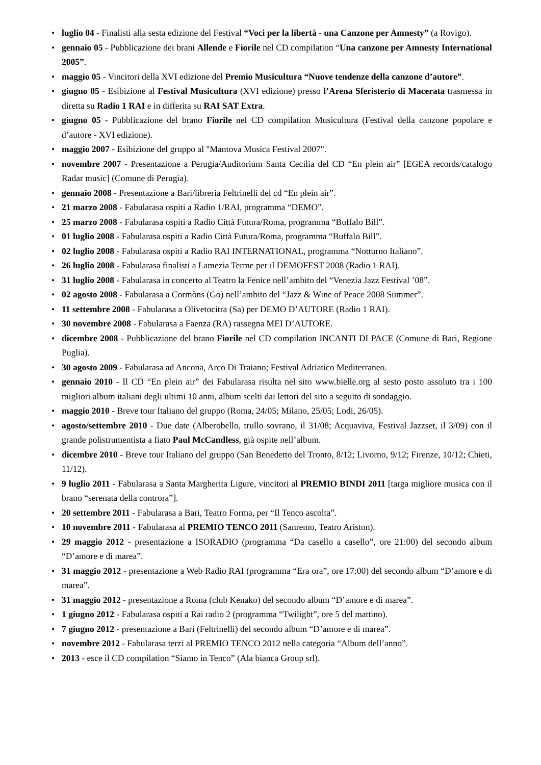• luglio 04 - Finalisti alla sesta edizione del Festival “Voci per la libertà - una Canzone per Amnesty” (a Rovigo).
• gennaio 05 - Pubblicazione dei brani Allende e Fiorile nel CD compilation “Una canzone per Amnesty International 2005”.
• maggio 05 - Vincitori della XVI edizione del Premio Musicultura “Nuove tendenze della canzone d’autore”.
• giugno 05 - Esibizione al Festival Musicultura (XVI edizione) presso l’Arena Sferisterio di Macerata trasmessa in diretta su Radio 1 RAI e in differita su RAI SAT Extra.
• giugno 05 - Pubblicazione del brano Fiorile nel CD compilation Musicultura (Festival della canzone popolare e d’autore - XVI edizione).
• maggio 2007 - Esibizione del gruppo al "Mantova Musica Festival 2007".
• novembre 2007 - Presentazione a Perugia/Auditorium Santa Cecilia del CD “En plein air” [EGEA records/catalogo Radar music] (Comune di Perugia).
• gennaio 2008 - Presentazione a Bari/libreria Feltrinelli del cd “En plein air”.
• 21 marzo 2008 - Fabularasa ospiti a Radio 1/RAI, programma “DEMO”.
• 25 marzo 2008 - Fabularasa ospiti a Radio Città Futura/Roma, programma “Buffalo Bill”.
• 01 luglio 2008 - Fabularasa ospiti a Radio Città Futura/Roma, programma “Buffalo Bill”.
• 02 luglio 2008 - Fabularasa ospiti a Radio RAI INTERNATIONAL, programma “Notturno Italiano”.
• 26 luglio 2008 - Fabularasa finalisti a Lamezia Terme per il DEMOFEST 2008 (Radio 1 RAI).
• 31 luglio 2008 - Fabularasa in concerto al Teatro la Fenice nell’ambito del “Venezia Jazz Festival ’08”.
• 02 agosto 2008 - Fabularasa a Cormòns (Go) nell’ambito del “Jazz & Wine of Peace 2008 Summer”.
• 11 settembre 2008 - Fabularasa a Olivetocitra (Sa) per DEMO D’AUTORE (Radio 1 RAI).
• 30 novembre 2008 - Fabularasa a Faenza (RA) rassegna MEI D’AUTORE.
• dicembre 2008 - Pubblicazione del brano Fiorile nel CD compilation INCANTI DI PACE (Comune di Bari, Regione Puglia).
• 30 agosto 2009 - Fabularasa ad Ancona, Arco Di Traiano; Festival Adriatico Mediterraneo.
• gennaio 2010 - Il CD “En plein air” dei Fabularasa risulta nel sito www.bielle.org al sesto posto assoluto tra i 100 migliori album italiani degli ultimi 10 anni, album scelti dai lettori del sito a seguito di sondaggio.
• maggio 2010 - Breve tour Italiano del gruppo (Roma, 24/05; Milano, 25/05; Lodi, 26/05).
• agosto/settembre 2010 - Due date (Alberobello, trullo sovrano, il 31/08; Acquaviva, Festival Jazzset, il 3/09) con il grande polistrumentista a fiato Paul McCandless, già ospite nell’album.
• dicembre 2010 - Breve tour Italiano del gruppo (San Benedetto del Tronto, 8/12; Livorno, 9/12; Firenze, 10/12; Chieti, 11/12).
• 9 luglio 2011 - Fabularasa a Santa Margherita Ligure, vincitori al PREMIO BINDI 2011 [targa migliore musica con il brano “serenata della controra”].
• 20 settembre 2011 - Fabularasa a Bari, Teatro Forma, per “Il Tenco ascolta”.
• 10 novembre 2011 - Fabularasa al PREMIO TENCO 2011 (Sanremo, Teatro Ariston).
• 29 maggio 2012 - presentazione a ISORADIO (programma “Da casello a casello”, ore 21:00) del secondo album “D’amore e di marea”.
• 31 maggio 2012 - presentazione a Web Radio RAI (programma “Era ora”, ore 17:00) del secondo album “D’amore e di marea”.
• 31 maggio 2012 - presentazione a Roma (club Kenako) del secondo album “D’amore e di marea”.
• 1 giugno 2012 - Fabularasa ospiti a Rai radio 2 (programma “Twilight”, ore 5 del mattino).
• 7 giugno 2012 - presentazione a Bari (Feltrinelli) del secondo album “D’amore e di marea”.
• novembre 2012 - Fabularasa terzi al PREMIO TENCO 2012 nella categoria “Album dell’anno”.
• 2013 - esce il CD compilation “Siamo in Tenco” (Ala bianca Group srl).